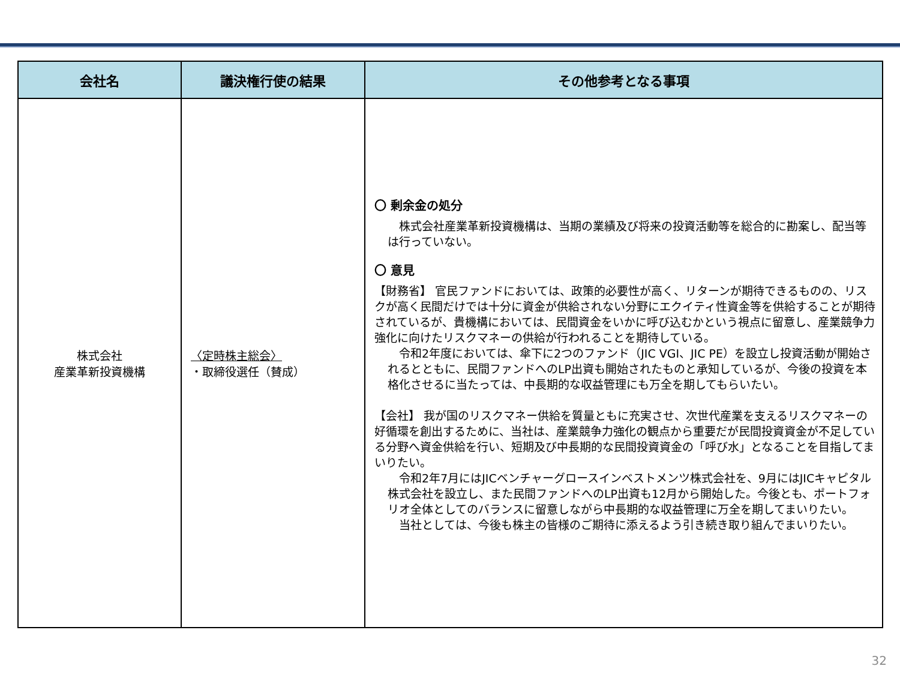| 会社名 | 議決権行使の結果 | その他参考となる事項 |
| --- | --- | --- |
| 株式会社 産業革新投資機構 | 〈定時株主総会〉 ・取締役選任（賛成） | 〇 剰余金の処分 株式会社産業革新投資機構は、当期の業績及び将来の投資活動等を総合的に勘案し、配当等は行っていない。 〇 意見 【財務省】 官民ファンドにおいては、政策的必要性が高く、リターンが期待できるものの、リスクが高く民間だけでは十分に資金が供給されない分野にエクイティ性資金等を供給することが期待されているが、貴機構においては、民間資金をいかに呼び込むかという視点に留意し、産業競争力強化に向けたリスクマネーの供給が行われることを期待している。 令和2年度においては、傘下に2つのファンド（JIC VGI、JIC PE）を設立し投資活動が開始されるとともに、民間ファンドへのLP出資も開始されたものと承知しているが、今後の投資を本格化させるに当たっては、中長期的な収益管理にも万全を期してもらいたい。 【会社】 我が国のリスクマネー供給を質量ともに充実させ、次世代産業を支えるリスクマネーの好循環を創出するために、当社は、産業競争力強化の観点から重要だが民間投資資金が不足している分野へ資金供給を行い、短期及び中長期的な民間投資資金の「呼び水」となることを目指してまいりたい。 令和2年7月にはJICベンチャーグロースインベストメンツ株式会社を、9月にはJICキャピタル株式会社を設立し、また民間ファンドへのLP出資も12月から開始した。今後とも、ポートフォリオ全体としてのバランスに留意しながら中長期的な収益管理に万全を期してまいりたい。 当社としては、今後も株主の皆様のご期待に添えるよう引き続き取り組んでまいりたい。 |
32